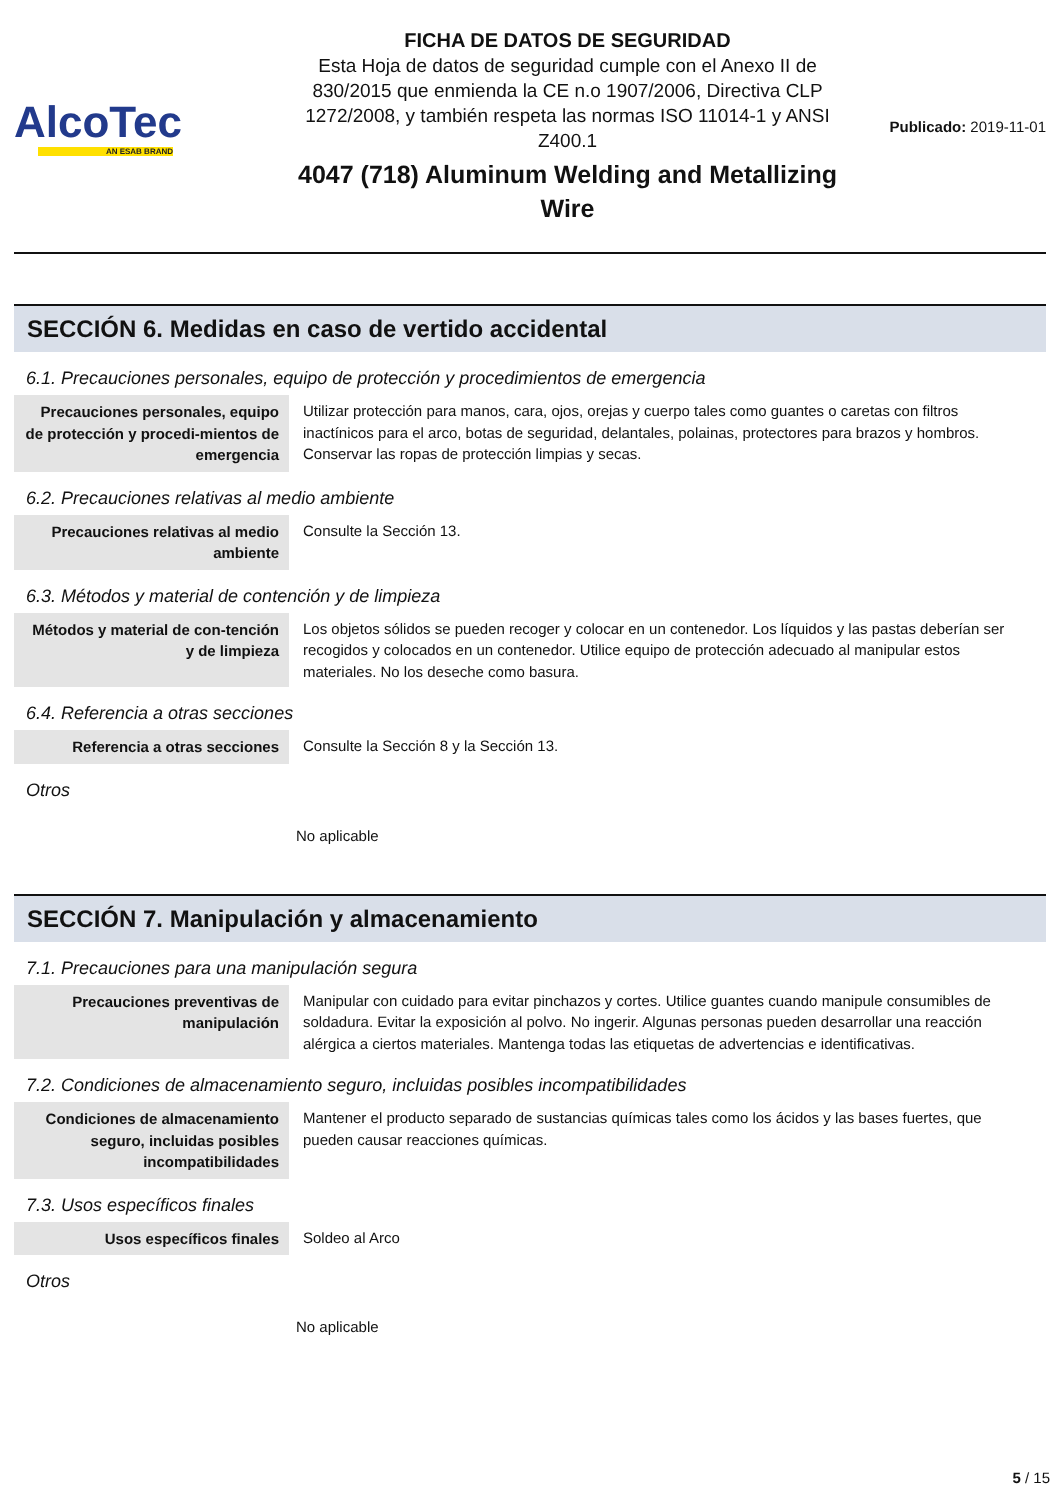AlcoTec
AN ESAB BRAND
FICHA DE DATOS DE SEGURIDAD
Esta Hoja de datos de seguridad cumple con el Anexo II de 830/2015 que enmienda la CE n.o 1907/2006, Directiva CLP 1272/2008, y también respeta las normas ISO 11014-1 y ANSI Z400.1
4047 (718) Aluminum Welding and Metallizing Wire
Publicado: 2019-11-01
SECCIÓN 6. Medidas en caso de vertido accidental
6.1. Precauciones personales, equipo de protección y procedimientos de emergencia
| Precauciones personales, equipo de protección y procedi-mientos de emergencia | Utilizar protección para manos, cara, ojos, orejas y cuerpo tales como guantes o caretas con filtros inactínicos para el arco, botas de seguridad, delantales, polainas, protectores para brazos y hombros. Conservar las ropas de protección limpias y secas. |
6.2. Precauciones relativas al medio ambiente
| Precauciones relativas al medio ambiente | Consulte la Sección 13. |
6.3. Métodos y material de contención y de limpieza
| Métodos y material de con-tención y de limpieza | Los objetos sólidos se pueden recoger y colocar en un contenedor. Los líquidos y las pastas deberían ser recogidos y colocados en un contenedor. Utilice equipo de protección adecuado al manipular estos materiales. No los deseche como basura. |
6.4. Referencia a otras secciones
| Referencia a otras secciones | Consulte la Sección 8 y la Sección 13. |
Otros
No aplicable
SECCIÓN 7. Manipulación y almacenamiento
7.1. Precauciones para una manipulación segura
| Precauciones preventivas de manipulación | Manipular con cuidado para evitar pinchazos y cortes. Utilice guantes cuando manipule consumibles de soldadura. Evitar la exposición al polvo. No ingerir. Algunas personas pueden desarrollar una reacción alérgica a ciertos materiales. Mantenga todas las etiquetas de advertencias e identificativas. |
7.2. Condiciones de almacenamiento seguro, incluidas posibles incompatibilidades
| Condiciones de almacenamiento seguro, incluidas posibles incompatibilidades | Mantener el producto separado de sustancias químicas tales como los ácidos y las bases fuertes, que pueden causar reacciones químicas. |
7.3. Usos específicos finales
| Usos específicos finales | Soldeo al Arco |
Otros
No aplicable
5 / 15